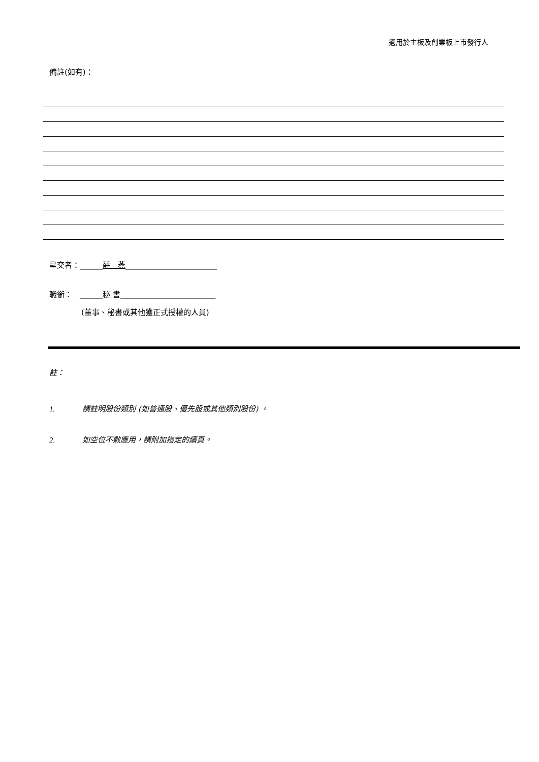適用於主板及創業板上市發行人
備註(如有)：
呈交者：______薛　燕________________________
職銜：　______秘 書_________________________
(董事、秘書或其他獲正式授權的人員)
註：
1. 請註明股份類別 (如普通股、優先股或其他類別股份) 。
2. 如空位不敷應用，請附加指定的續頁。